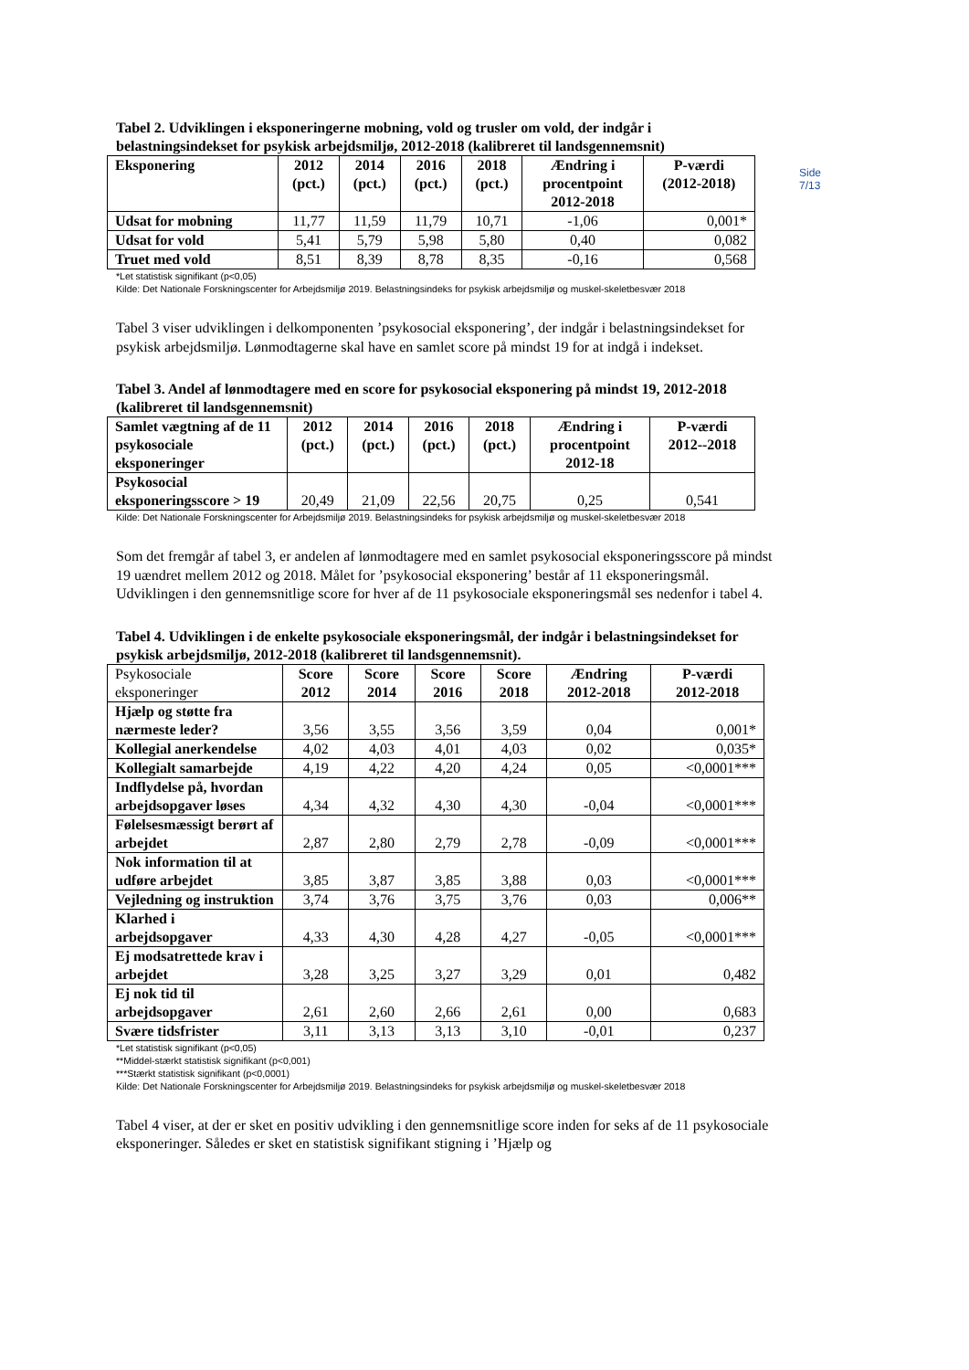Side 7/13
Tabel 2. Udviklingen i eksponeringerne mobning, vold og trusler om vold, der indgår i belastningsindekset for psykisk arbejdsmiljø, 2012-2018 (kalibreret til landsgennemsnit)
| Eksponering | 2012 (pct.) | 2014 (pct.) | 2016 (pct.) | 2018 (pct.) | Ændring i procentpoint 2012-2018 | P-værdi (2012-2018) |
| --- | --- | --- | --- | --- | --- | --- |
| Udsat for mobning | 11,77 | 11,59 | 11,79 | 10,71 | -1,06 | 0,001* |
| Udsat for vold | 5,41 | 5,79 | 5,98 | 5,80 | 0,40 | 0,082 |
| Truet med vold | 8,51 | 8,39 | 8,78 | 8,35 | -0,16 | 0,568 |
*Let statistisk signifikant (p<0,05)
Kilde: Det Nationale Forskningscenter for Arbejdsmiljø 2019. Belastningsindeks for psykisk arbejdsmiljø og muskel-skeletbesvær 2018
Tabel 3 viser udviklingen i delkomponenten ’psykosocial eksponering’, der indgår i belastningsindekset for psykisk arbejdsmiljø. Lønmodtagerne skal have en samlet score på mindst 19 for at indgå i indekset.
Tabel 3. Andel af lønmodtagere med en score for psykosocial eksponering på mindst 19, 2012-2018 (kalibreret til landsgennemsnit)
| Samlet vægtning af de 11 psykosociale eksponeringer | 2012 (pct.) | 2014 (pct.) | 2016 (pct.) | 2018 (pct.) | Ændring i procentpoint 2012-18 | P-værdi 2012--2018 |
| --- | --- | --- | --- | --- | --- | --- |
| Psykosocial eksponeringsscore > 19 | 20,49 | 21,09 | 22,56 | 20,75 | 0,25 | 0,541 |
Kilde: Det Nationale Forskningscenter for Arbejdsmiljø 2019. Belastningsindeks for psykisk arbejdsmiljø og muskel-skeletbesvær 2018
Som det fremgår af tabel 3, er andelen af lønmodtagere med en samlet psykosocial eksponeringsscore på mindst 19 uændret mellem 2012 og 2018. Målet for ’psykosocial eksponering’ består af 11 eksponeringsmål. Udviklingen i den gennemsnitlige score for hver af de 11 psykosociale eksponeringsmål ses nedenfor i tabel 4.
Tabel 4. Udviklingen i de enkelte psykosociale eksponeringsmål, der indgår i belastningsindekset for psykisk arbejdsmiljø, 2012-2018 (kalibreret til landsgennemsnit).
| Psykosociale eksponeringer | Score 2012 | Score 2014 | Score 2016 | Score 2018 | Ændring 2012-2018 | P-værdi 2012-2018 |
| --- | --- | --- | --- | --- | --- | --- |
| Hjælp og støtte fra nærmeste leder? | 3,56 | 3,55 | 3,56 | 3,59 | 0,04 | 0,001* |
| Kollegial anerkendelse | 4,02 | 4,03 | 4,01 | 4,03 | 0,02 | 0,035* |
| Kollegialt samarbejde | 4,19 | 4,22 | 4,20 | 4,24 | 0,05 | <0,0001*** |
| Indflydelse på, hvordan arbejdsopgaver løses | 4,34 | 4,32 | 4,30 | 4,30 | -0,04 | <0,0001*** |
| Følelsesmæssigt berørt af arbejdet | 2,87 | 2,80 | 2,79 | 2,78 | -0,09 | <0,0001*** |
| Nok information til at udføre arbejdet | 3,85 | 3,87 | 3,85 | 3,88 | 0,03 | <0,0001*** |
| Vejledning og instruktion | 3,74 | 3,76 | 3,75 | 3,76 | 0,03 | 0,006** |
| Klarhed i arbejdsopgaver | 4,33 | 4,30 | 4,28 | 4,27 | -0,05 | <0,0001*** |
| Ej modsatrettede krav i arbejdet | 3,28 | 3,25 | 3,27 | 3,29 | 0,01 | 0,482 |
| Ej nok tid til arbejdsopgaver | 2,61 | 2,60 | 2,66 | 2,61 | 0,00 | 0,683 |
| Svære tidsfrister | 3,11 | 3,13 | 3,13 | 3,10 | -0,01 | 0,237 |
*Let statistisk signifikant (p<0,05)
**Middel-stærkt statistisk signifikant (p<0,001)
***Stærkt statistisk signifikant (p<0,0001)
Kilde: Det Nationale Forskningscenter for Arbejdsmiljø 2019. Belastningsindeks for psykisk arbejdsmiljø og muskel-skeletbesvær 2018
Tabel 4 viser, at der er sket en positiv udvikling i den gennemsnitlige score inden for seks af de 11 psykosociale eksponeringer. Således er sket en statistisk signifikant stigning i ’Hjælp og